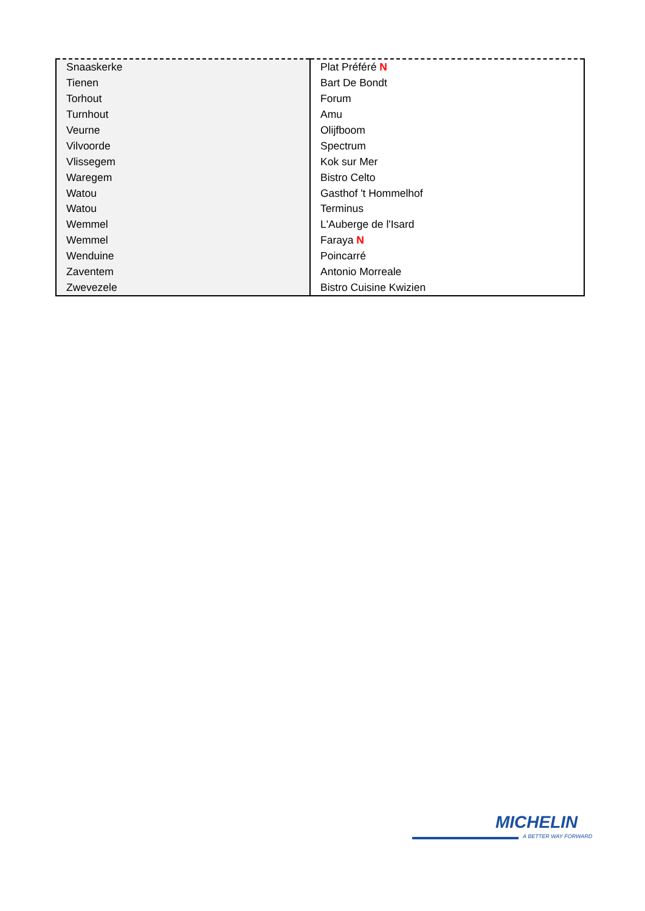| Snaaskerke | Plat Préféré N |
| Tienen | Bart De Bondt |
| Torhout | Forum |
| Turnhout | Amu |
| Veurne | Olijfboom |
| Vilvoorde | Spectrum |
| Vlissegem | Kok sur Mer |
| Waregem | Bistro Celto |
| Watou | Gasthof 't Hommelhof |
| Watou | Terminus |
| Wemmel | L'Auberge de l'Isard |
| Wemmel | Faraya N |
| Wenduine | Poincarré |
| Zaventem | Antonio Morreale |
| Zwevezele | Bistro Cuisine Kwizien |
MICHELIN
A BETTER WAY FORWARD